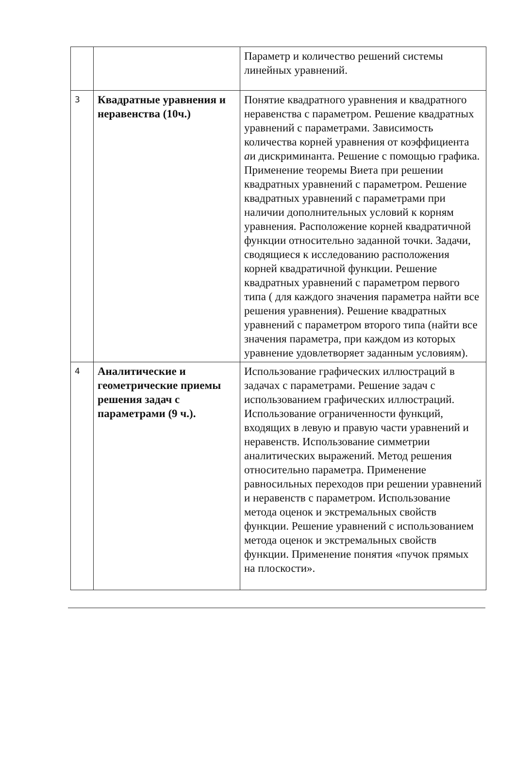| | | Параметр и количество решений системы линейных уравнений. |
| 3 | Квадратные уравнения и неравенства (10ч.) | Понятие квадратного уравнения и квадратного неравенства с параметром. Решение квадратных уравнений с параметрами. Зависимость количества корней уравнения от коэффициента a и дискриминанта. Решение с помощью графика. Применение теоремы Виета при решении квадратных уравнений с параметром. Решение квадратных уравнений с параметрами при наличии дополнительных условий к корням уравнения. Расположение корней квадратичной функции относительно заданной точки. Задачи, сводящиеся к исследованию расположения корней квадратичной функции. Решение квадратных уравнений с параметром первого типа ( для каждого значения параметра найти все решения уравнения). Решение квадратных уравнений с параметром второго типа (найти все значения параметра, при каждом из которых уравнение удовлетворяет заданным условиям). |
| 4 | Аналитические и геометрические приемы решения задач с параметрами (9 ч.). | Использование графических иллюстраций в задачах с параметрами. Решение задач с использованием графических иллюстраций. Использование ограниченности функций, входящих в левую и правую части уравнений и неравенств. Использование симметрии аналитических выражений. Метод решения относительно параметра. Применение равносильных переходов при решении уравнений и неравенств с параметром. Использование метода оценок и экстремальных свойств функции. Решение уравнений с использованием метода оценок и экстремальных свойств функции. Применение понятия «пучок прямых на плоскости». |